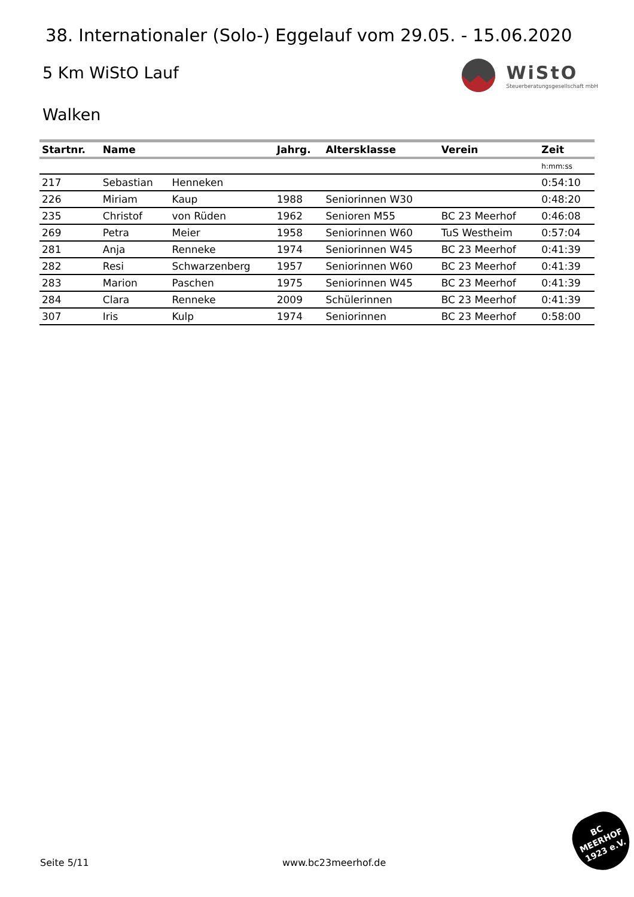38. Internationaler (Solo-) Eggelauf vom 29.05. - 15.06.2020
5 Km WiStO Lauf
WiStO
Steuerberatungsgesellschaft mbH
Walken
| Startnr. | Name | | Jahrg. | Altersklasse | Verein | Zeit |
| --- | --- | --- | --- | --- | --- | --- |
| | | | | | | h:mm:ss |
| 217 | Sebastian | Henneken | | | | 0:54:10 |
| 226 | Miriam | Kaup | 1988 | Seniorinnen W30 | | 0:48:20 |
| 235 | Christof | von Rüden | 1962 | Senioren M55 | BC 23 Meerhof | 0:46:08 |
| 269 | Petra | Meier | 1958 | Seniorinnen W60 | TuS Westheim | 0:57:04 |
| 281 | Anja | Renneke | 1974 | Seniorinnen W45 | BC 23 Meerhof | 0:41:39 |
| 282 | Resi | Schwarzenberg | 1957 | Seniorinnen W60 | BC 23 Meerhof | 0:41:39 |
| 283 | Marion | Paschen | 1975 | Seniorinnen W45 | BC 23 Meerhof | 0:41:39 |
| 284 | Clara | Renneke | 2009 | Schülerinnen | BC 23 Meerhof | 0:41:39 |
| 307 | Iris | Kulp | 1974 | Seniorinnen | BC 23 Meerhof | 0:58:00 |
Seite 5/11 www.bc23meerhof.de
BC
MEERHOF
1923 e.V.